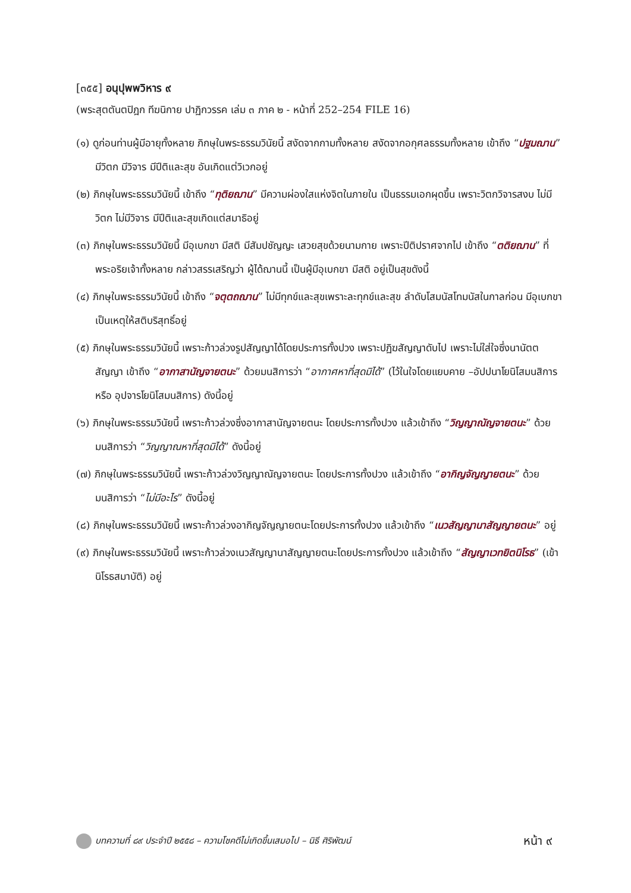[๓๕๕] อนุปุพพวิหาร ๙
(พระสุตตันตปิฎก ทีฆนิกาย ปาฏิกวรรค เล่ม ๓ ภาค ๒ - หน้าที่ 252–254 FILE 16)
(๑) ดูก่อนท่านผู้มีอายุทั้งหลาย ภิกษุในพระธรรมวินัยนี้ สงัดจากกามทั้งหลาย สงัดจากอกุศลธรรมทั้งหลาย เข้าถึง “ปฐมฌาน” มีวิตก มีวิจาร มีปีติและสุข อันเกิดแต่วิเวกอยู่
(๒) ภิกษุในพระธรรมวินัยนี้ เข้าถึง “ทุติยฌาน” มีความผ่องใสแห่งจิตในภายใน เป็นธรรมเอกผุดขึ้น เพราะวิตกวิจารสงบ ไม่มีวิตก ไม่มีวิจาร มีปีติและสุขเกิดแต่สมาธิอยู่
(๓) ภิกษุในพระธรรมวินัยนี้ มีอุเบกขา มีสติ มีสัมปชัญญะ เสวยสุขด้วยนามกาย เพราะปีติปราศจากไป เข้าถึง “ตติยฌาน” ที่พระอริยเจ้าทั้งหลาย กล่าวสรรเสริญว่า ผู้ได้ฌานนี้ เป็นผู้มีอุเบกขา มีสติ อยู่เป็นสุขดังนี้
(๔) ภิกษุในพระธรรมวินัยนี้ เข้าถึง “จตุตถฌาน” ไม่มีทุกข์และสุขเพราะละทุกข์และสุข ลำดับโสมนัสโทมนัสในกาลก่อน มีอุเบกขา เป็นเหตุให้สติบริสุทธิ์อยู่
(๕) ภิกษุในพระธรรมวินัยนี้ เพราะก้าวล่วงรูปสัญญาได้โดยประการทั้งปวง เพราะปฏิฆสัญญาดับไป เพราะไม่ใส่ใจซึ่งนานัตตสัญญา เข้าถึง “อากาสานัญจายตนะ” ด้วยมนสิการว่า “อากาศหาที่สุดมิได้” (ไว้ในใจโดยแยบคาย –อัปปนาโยนิโสมนสิการ หรือ อุปจารโยนิโสมนสิการ) ดังนี้อยู่
(๖) ภิกษุในพระธรรมวินัยนี้ เพราะก้าวล่วงซึ่งอากาสานัญจายตนะ โดยประการทั้งปวง แล้วเข้าถึง “วิญญาณัญจายตนะ” ด้วยมนสิการว่า “วิญญาณหาที่สุดมิได้” ดังนี้อยู่
(๗) ภิกษุในพระธรรมวินัยนี้ เพราะก้าวล่วงวิญญาณัญจายตนะ โดยประการทั้งปวง แล้วเข้าถึง “อากิญจัญญายตนะ” ด้วยมนสิการว่า “ไม่มีอะไร” ดังนี้อยู่
(๘) ภิกษุในพระธรรมวินัยนี้ เพราะก้าวล่วงอากิญจัญญายตนะโดยประการทั้งปวง แล้วเข้าถึง “เนวสัญญานาสัญญายตนะ” อยู่
(๙) ภิกษุในพระธรรมวินัยนี้ เพราะก้าวล่วงเนวสัญญานาสัญญายตนะโดยประการทั้งปวง แล้วเข้าถึง “สัญญาเวทยิตนิโรธ” (เข้านิโรธสมาบัติ) อยู่
บทความที่ ๘๙ ประจำปี ๒๕๕๘ – ความโชคดีไม่เกิดขึ้นเสมอไป – นิธี ศิริพัฒน์ หน้า ๙